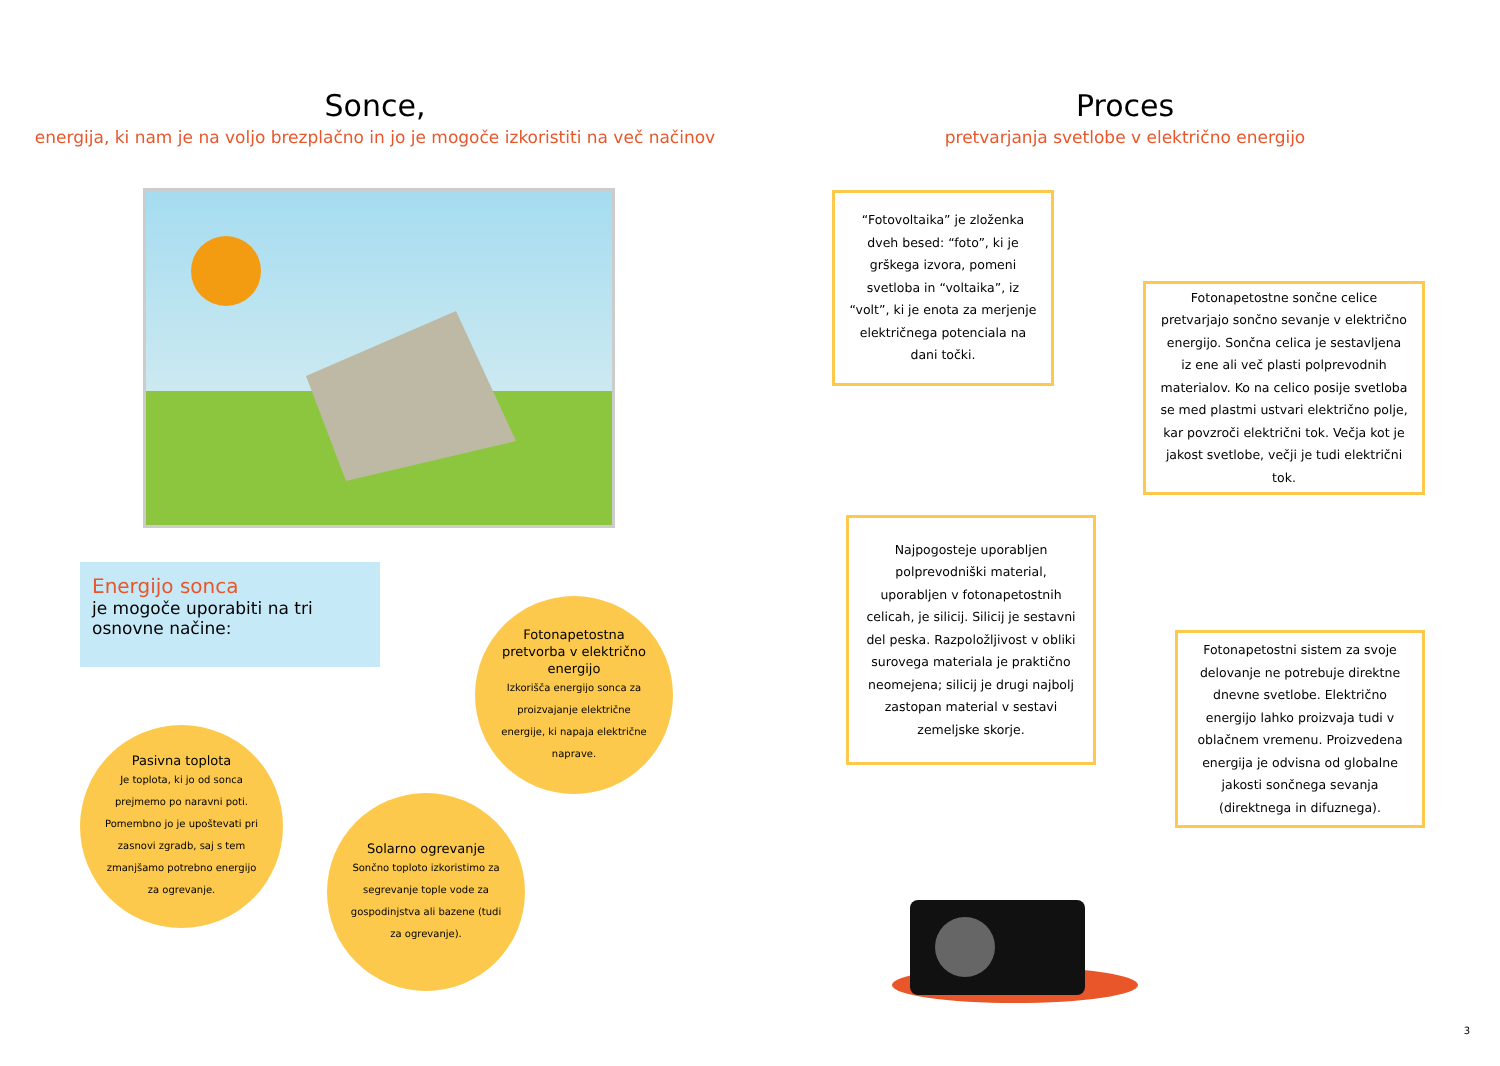Sonce,
energija, ki nam je na voljo brezplačno in jo je mogoče izkoristiti na več načinov
Energijo sonca
je mogoče uporabiti na tri osnovne načine:
Fotonapetostna pretvorba v električno energijo
Izkorišča energijo sonca za proizvajanje električne energije, ki napaja električne naprave.
Pasivna toplota
Je toplota, ki jo od sonca prejmemo po naravni poti. Pomembno jo je upoštevati pri zasnovi zgradb, saj s tem zmanjšamo potrebno energijo za ogrevanje.
Solarno ogrevanje
Sončno toploto izkoristimo za segrevanje tople vode za gospodinjstva ali bazene (tudi za ogrevanje).
Proces
pretvarjanja svetlobe v električno energijo
“Fotovoltaika” je zloženka dveh besed: “foto”, ki je grškega izvora, pomeni svetloba in “voltaika”, iz “volt”, ki je enota za merjenje električnega potenciala na dani točki.
Fotonapetostne sončne celice pretvarjajo sončno sevanje v električno energijo. Sončna celica je sestavljena iz ene ali več plasti polprevodnih materialov. Ko na celico posije svetloba se med plastmi ustvari električno polje, kar povzroči električni tok. Večja kot je jakost svetlobe, večji je tudi električni tok.
Najpogosteje uporabljen polprevodniški material, uporabljen v fotonapetostnih celicah, je silicij. Silicij je sestavni del peska. Razpoložljivost v obliki surovega materiala je praktično neomejena; silicij je drugi najbolj zastopan material v sestavi zemeljske skorje.
Fotonapetostni sistem za svoje delovanje ne potrebuje direktne dnevne svetlobe. Električno energijo lahko proizvaja tudi v oblačnem vremenu. Proizvedena energija je odvisna od globalne jakosti sončnega sevanja (direktnega in difuznega).
3